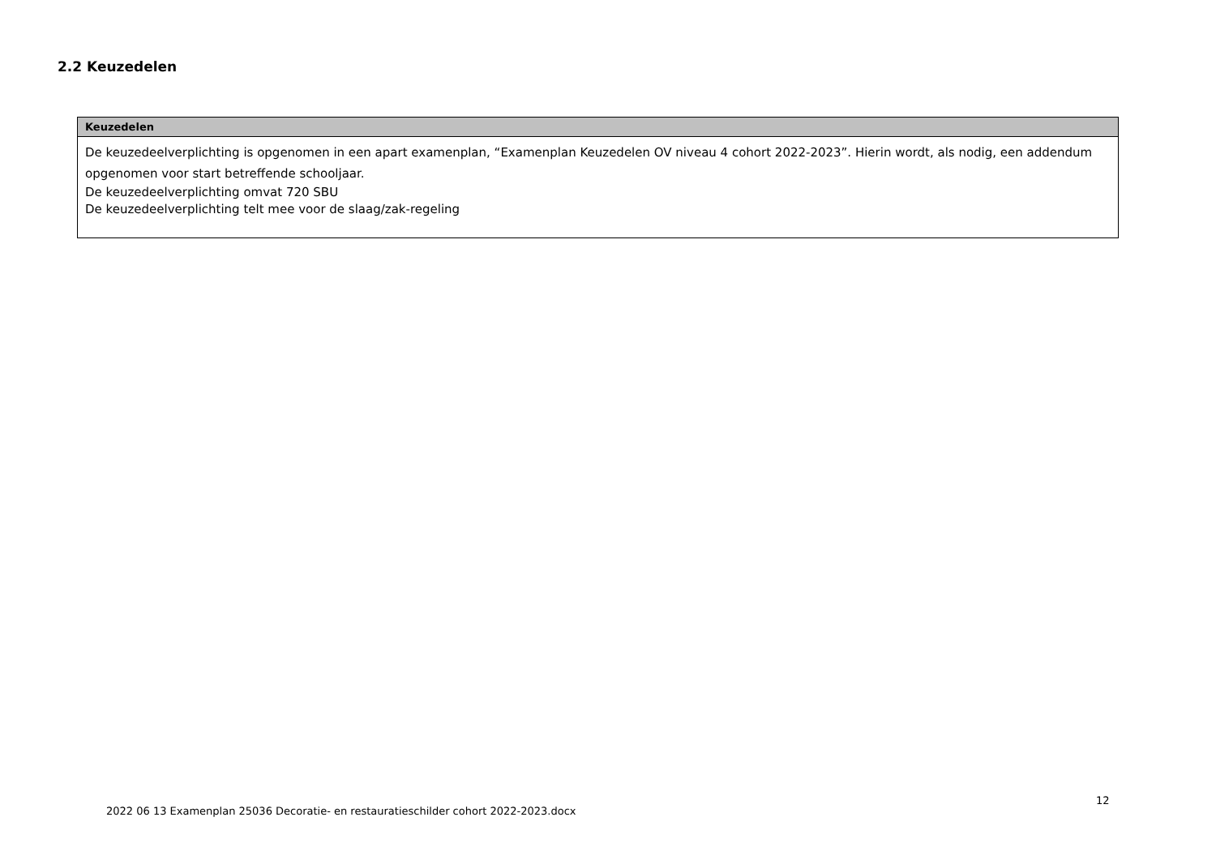2.2 Keuzedelen
| Keuzedelen |
| --- |
| De keuzedeelverplichting is opgenomen in een apart examenplan, “Examenplan Keuzedelen OV niveau 4 cohort 2022-2023”. Hierin wordt, als nodig, een addendum opgenomen voor start betreffende schooljaar. De keuzedeelverplichting omvat 720 SBU De keuzedeelverplichting telt mee voor de slaag/zak-regeling |
2022 06 13 Examenplan 25036 Decoratie- en restauratieschilder cohort 2022-2023.docx
12